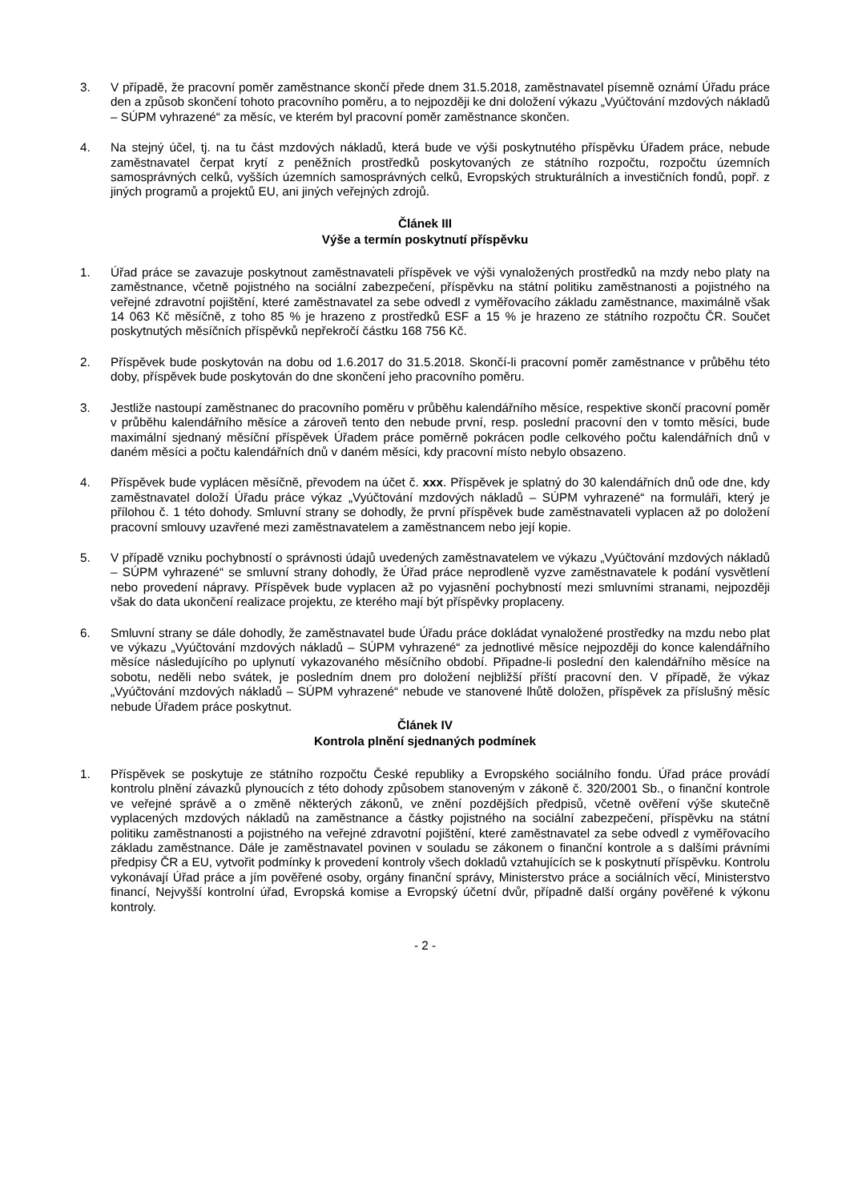3. V případě, že pracovní poměr zaměstnance skončí přede dnem 31.5.2018, zaměstnavatel písemně oznámí Úřadu práce den a způsob skončení tohoto pracovního poměru, a to nejpozději ke dni doložení výkazu „Vyúčtování mzdových nákladů – SÚPM vyhrazené“ za měsíc, ve kterém byl pracovní poměr zaměstnance skončen.
4. Na stejný účel, tj. na tu část mzdových nákladů, která bude ve výši poskytnutého příspěvku Úřadem práce, nebude zaměstnavatel čerpat krytí z peněžních prostředků poskytovaných ze státního rozpočtu, rozpočtu územních samosprávných celků, vyšších územních samosprávných celků, Evropských strukturálních a investičních fondů, popř. z jiných programů a projektů EU, ani jiných veřejných zdrojů.
Článek III
Výše a termín poskytnutí příspěvku
1. Úřad práce se zavazuje poskytnout zaměstnavateli příspěvek ve výši vynaložených prostředků na mzdy nebo platy na zaměstnance, včetně pojistného na sociální zabezpečení, příspěvku na státní politiku zaměstnanosti a pojistného na veřejné zdravotní pojištění, které zaměstnavatel za sebe odvedl z vyměřovacího základu zaměstnance, maximálně však 14 063 Kč měsíčně, z toho 85 % je hrazeno z prostředků ESF a 15 % je hrazeno ze státního rozpočtu ČR. Součet poskytnutých měsíčních příspěvků nepřekročí částku 168 756 Kč.
2. Příspěvek bude poskytován na dobu od 1.6.2017 do 31.5.2018. Skončí-li pracovní poměr zaměstnance v průběhu této doby, příspěvek bude poskytován do dne skončení jeho pracovního poměru.
3. Jestliže nastoupí zaměstnanec do pracovního poměru v průběhu kalendářního měsíce, respektive skončí pracovní poměr v průběhu kalendářního měsíce a zároveň tento den nebude první, resp. poslední pracovní den v tomto měsíci, bude maximální sjednaný měsíční příspěvek Úřadem práce poměrně pokrácen podle celkového počtu kalendářních dnů v daném měsíci a počtu kalendářních dnů v daném měsíci, kdy pracovní místo nebylo obsazeno.
4. Příspěvek bude vyplácen měsíčně, převodem na účet č. xxx. Příspěvek je splatný do 30 kalendářních dnů ode dne, kdy zaměstnavatel doloží Úřadu práce výkaz „Vyúčtování mzdových nákladů – SÚPM vyhrazené“ na formuláři, který je přílohou č. 1 této dohody. Smluvní strany se dohodly, že první příspěvek bude zaměstnavateli vyplacen až po doložení pracovní smlouvy uzavřené mezi zaměstnavatelem a zaměstnancem nebo její kopie.
5. V případě vzniku pochybností o správnosti údajů uvedených zaměstnavatelem ve výkazu „Vyúčtování mzdových nákladů – SÚPM vyhrazené“ se smluvní strany dohodly, že Úřad práce neprodleně vyzve zaměstnavatele k podání vysvětlení nebo provedení nápravy. Příspěvek bude vyplacen až po vyjasnění pochybností mezi smluvními stranami, nejpozději však do data ukončení realizace projektu, ze kterého mají být příspěvky proplaceny.
6. Smluvní strany se dále dohodly, že zaměstnavatel bude Úřadu práce dokládat vynaložené prostředky na mzdu nebo plat ve výkazu „Vyúčtování mzdových nákladů – SÚPM vyhrazené“ za jednotlivé měsíce nejpozději do konce kalendářního měsíce následujícího po uplynutí vykazovaného měsíčního období. Připadne-li poslední den kalendářního měsíce na sobotu, neděli nebo svátek, je posledním dnem pro doložení nejbližší příští pracovní den. V případě, že výkaz „Vyúčtování mzdových nákladů – SÚPM vyhrazené“ nebude ve stanovené lhůtě doložen, příspěvek za příslušný měsíc nebude Úřadem práce poskytnut.
Článek IV
Kontrola plnění sjednaných podmínek
1. Příspěvek se poskytuje ze státního rozpočtu České republiky a Evropského sociálního fondu. Úřad práce provádí kontrolu plnění závazků plynoucích z této dohody způsobem stanoveným v zákoně č. 320/2001 Sb., o finanční kontrole ve veřejné správě a o změně některých zákonů, ve znění pozdějších předpisů, včetně ověření výše skutečně vyplacených mzdových nákladů na zaměstnance a částky pojistného na sociální zabezpečení, příspěvku na státní politiku zaměstnanosti a pojistného na veřejné zdravotní pojištění, které zaměstnavatel za sebe odvedl z vyměřovacího základu zaměstnance. Dále je zaměstnavatel povinen v souladu se zákonem o finanční kontrole a s dalšími právními předpisy ČR a EU, vytvořit podmínky k provedení kontroly všech dokladů vztahujících se k poskytnutí příspěvku. Kontrolu vykonávají Úřad práce a jím pověřené osoby, orgány finanční správy, Ministerstvo práce a sociálních věcí, Ministerstvo financí, Nejvyšší kontrolní úřad, Evropská komise a Evropský účetní dvůr, případně další orgány pověřené k výkonu kontroly.
- 2 -